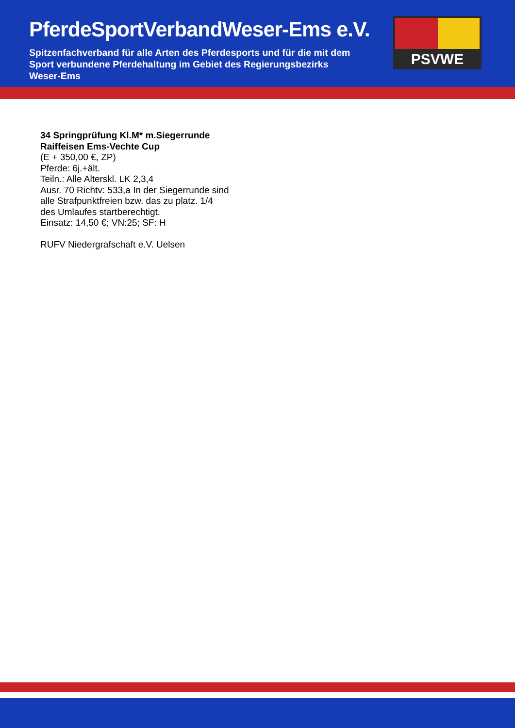PferdeSportVerbandWeser-Ems e.V.
Spitzenfachverband für alle Arten des Pferdesports und für die mit dem Sport verbundene Pferdehaltung im Gebiet des Regierungsbezirks Weser-Ems
PSVWE
34 Springprüfung Kl.M* m.Siegerrunde
Raiffeisen Ems-Vechte Cup
(E + 350,00 €, ZP)
Pferde: 6j.+ält.
Teiln.: Alle Alterskl. LK 2,3,4
Ausr. 70 Richtv: 533,a In der Siegerrunde sind
alle Strafpunktfreien bzw. das zu platz. 1/4
des Umlaufes startberechtigt.
Einsatz: 14,50 €; VN:25; SF: H
RUFV Niedergrafschaft e.V. Uelsen